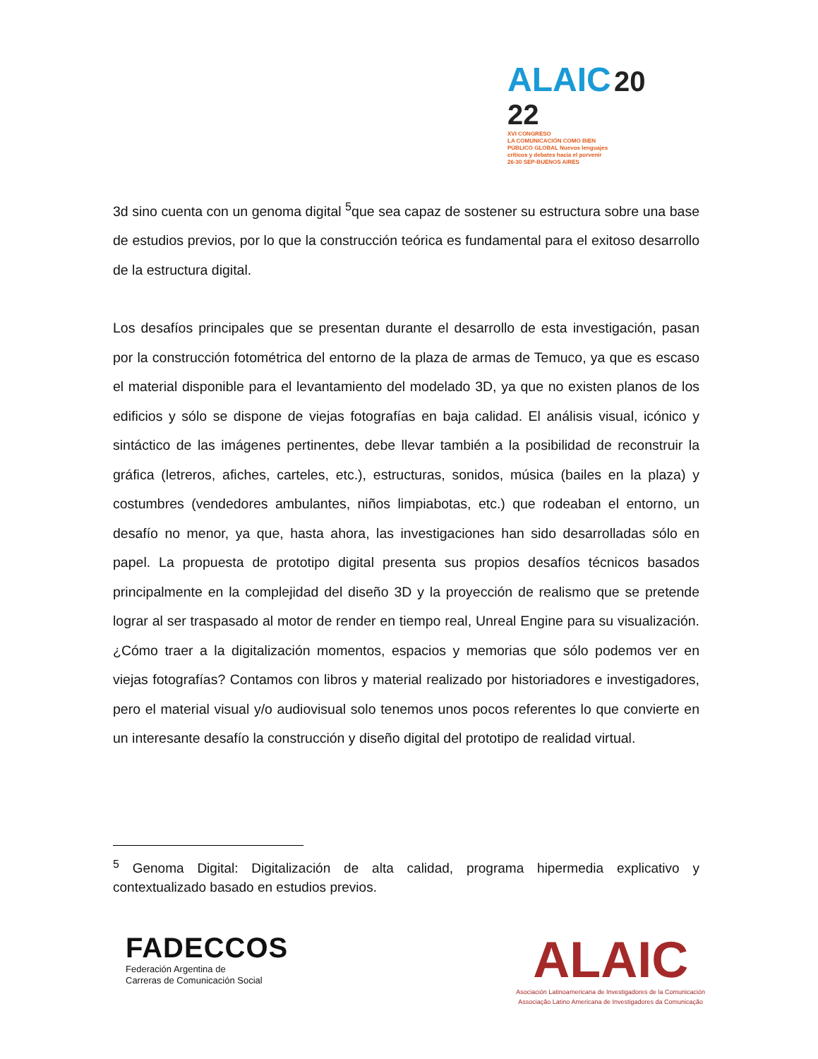ALAIC 20 22
XVI CONGRESO
LA COMUNICACIÓN COMO BIEN
PÚBLICO GLOBAL Nuevos lenguajes
críticos y debates hacia el porvenir
26-30 SEP-BUENOS AIRES
3d sino cuenta con un genoma digital <sup>5</sup>que sea capaz de sostener su estructura sobre una base de estudios previos, por lo que la construcción teórica es fundamental para el exitoso desarrollo de la estructura digital.
Los desafíos principales que se presentan durante el desarrollo de esta investigación, pasan por la construcción fotométrica del entorno de la plaza de armas de Temuco, ya que es escaso el material disponible para el levantamiento del modelado 3D, ya que no existen planos de los edificios y sólo se dispone de viejas fotografías en baja calidad. El análisis visual, icónico y sintáctico de las imágenes pertinentes, debe llevar también a la posibilidad de reconstruir la gráfica (letreros, afiches, carteles, etc.), estructuras, sonidos, música (bailes en la plaza) y costumbres (vendedores ambulantes, niños limpiabotas, etc.) que rodeaban el entorno, un desafío no menor, ya que, hasta ahora, las investigaciones han sido desarrolladas sólo en papel. La propuesta de prototipo digital presenta sus propios desafíos técnicos basados principalmente en la complejidad del diseño 3D y la proyección de realismo que se pretende lograr al ser traspasado al motor de render en tiempo real, Unreal Engine para su visualización. ¿Cómo traer a la digitalización momentos, espacios y memorias que sólo podemos ver en viejas fotografías? Contamos con libros y material realizado por historiadores e investigadores, pero el material visual y/o audiovisual solo tenemos unos pocos referentes lo que convierte en un interesante desafío la construcción y diseño digital del prototipo de realidad virtual.
<sup>5</sup> Genoma Digital: Digitalización de alta calidad, programa hipermedia explicativo y contextualizado basado en estudios previos.
FADECCOS
Federación Argentina de
Carreras de Comunicación Social
ALAIC
Asociación Latinoamericana de Investigadores de la Comunicación
Associação Latino Americana de Investigadores da Comunicação